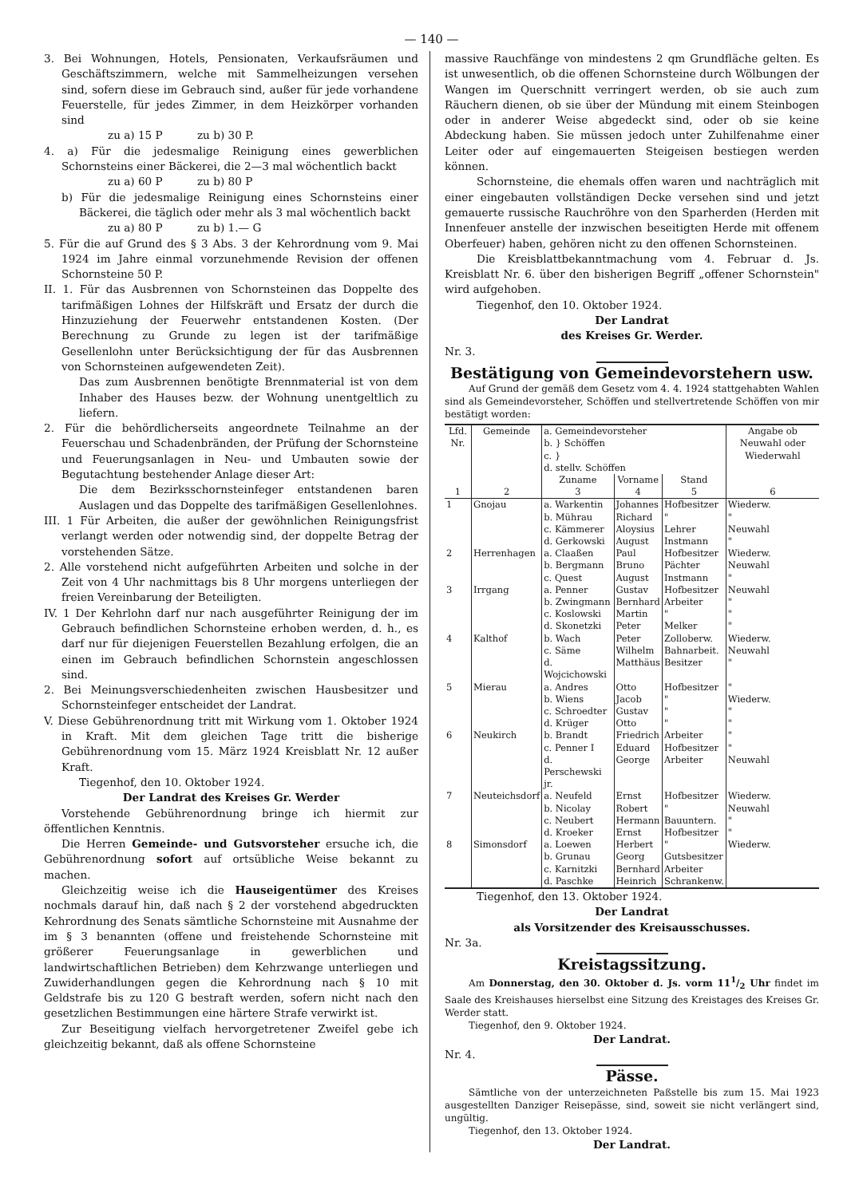— 140 —
3. Bei Wohnungen, Hotels, Pensionaten, Verkaufsräumen und Geschäftszimmern, welche mit Sammelheizungen versehen sind, sofern diese im Gebrauch sind, außer für jede vorhandene Feuerstelle, für jedes Zimmer, in dem Heizkörper vorhanden sind
zu a) 15 P zu b) 30 P.
4. a) Für die jedesmalige Reinigung eines gewerblichen Schornsteins einer Bäckerei, die 2—3 mal wöchentlich backt
zu a) 60 P zu b) 80 P
b) Für die jedesmalige Reinigung eines Schornsteins einer Bäckerei, die täglich oder mehr als 3 mal wöchentlich backt
zu a) 80 P zu b) 1.— G
5. Für die auf Grund des § 3 Abs. 3 der Kehrordnung vom 9. Mai 1924 im Jahre einmal vorzunehmende Revision der offenen Schornsteine 50 P.
II. 1. Für das Ausbrennen von Schornsteinen das Doppelte des tarifmäßigen Lohnes der Hilfskräft und Ersatz der durch die Hinzuziehung der Feuerwehr entstandenen Kosten. (Der Berechnung zu Grunde zu legen ist der tarifmäßige Gesellenlohn unter Berücksichtigung der für das Ausbrennen von Schornsteinen aufgewendeten Zeit).
Das zum Ausbrennen benötigte Brennmaterial ist von dem Inhaber des Hauses bezw. der Wohnung unentgeltlich zu liefern.
2. Für die behördlicherseits angeordnete Teilnahme an der Feuerschau und Schadenbränden, der Prüfung der Schornsteine und Feuerungsanlagen in Neu- und Umbauten sowie der Begutachtung bestehender Anlage dieser Art:
Die dem Bezirksschornsteinfeger entstandenen baren Auslagen und das Doppelte des tarifmäßigen Gesellenlohnes.
III. 1 Für Arbeiten, die außer der gewöhnlichen Reinigungsfrist verlangt werden oder notwendig sind, der doppelte Betrag der vorstehenden Sätze.
2. Alle vorstehend nicht aufgeführten Arbeiten und solche in der Zeit von 4 Uhr nachmittags bis 8 Uhr morgens unterliegen der freien Vereinbarung der Beteiligten.
IV. 1 Der Kehrlohn darf nur nach ausgeführter Reinigung der im Gebrauch befindlichen Schornsteine erhoben werden, d. h., es darf nur für diejenigen Feuerstellen Bezahlung erfolgen, die an einen im Gebrauch befindlichen Schornstein angeschlossen sind.
2. Bei Meinungsverschiedenheiten zwischen Hausbesitzer und Schornsteinfeger entscheidet der Landrat.
V. Diese Gebührenordnung tritt mit Wirkung vom 1. Oktober 1924 in Kraft. Mit dem gleichen Tage tritt die bisherige Gebührenordnung vom 15. März 1924 Kreisblatt Nr. 12 außer Kraft.
Tiegenhof, den 10. Oktober 1924.
Der Landrat des Kreises Gr. Werder
Vorstehende Gebührenordnung bringe ich hiermit zur öffentlichen Kenntnis.
Die Herren Gemeinde- und Gutsvorsteher ersuche ich, die Gebührenordnung sofort auf ortsübliche Weise bekannt zu machen.
Gleichzeitig weise ich die Hauseigentümer des Kreises nochmals darauf hin, daß nach § 2 der vorstehend abgedruckten Kehrordnung des Senats sämtliche Schornsteine mit Ausnahme der im § 3 benannten (offene und freistehende Schornsteine mit größerer Feuerungsanlage in gewerblichen und landwirtschaftlichen Betrieben) dem Kehrzwange unterliegen und Zuwiderhandlungen gegen die Kehrordnung nach § 10 mit Geldstrafe bis zu 120 G bestraft werden, sofern nicht nach den gesetzlichen Bestimmungen eine härtere Strafe verwirkt ist.
Zur Beseitigung vielfach hervorgetretener Zweifel gebe ich gleichzeitig bekannt, daß als offene Schornsteine
massive Rauchfänge von mindestens 2 qm Grundfläche gelten. Es ist unwesentlich, ob die offenen Schornsteine durch Wölbungen der Wangen im Querschnitt verringert werden, ob sie auch zum Räuchern dienen, ob sie über der Mündung mit einem Steinbogen oder in anderer Weise abgedeckt sind, oder ob sie keine Abdeckung haben. Sie müssen jedoch unter Zuhilfenahme einer Leiter oder auf eingemauerten Steigeisen bestiegen werden können.
Schornsteine, die ehemals offen waren und nachträglich mit einer eingebauten vollständigen Decke versehen sind und jetzt gemauerte russische Rauchröhre von den Sparherden (Herden mit Innenfeuer anstelle der inzwischen beseitigten Herde mit offenem Oberfeuer) haben, gehören nicht zu den offenen Schornsteinen.
Die Kreisblattbekanntmachung vom 4. Februar d. Js. Kreisblatt Nr. 6. über den bisherigen Begriff „offener Schornstein" wird aufgehoben.
Tiegenhof, den 10. Oktober 1924.
Der Landrat
des Kreises Gr. Werder.
Nr. 3.
Bestätigung von Gemeindevorstehern usw.
Auf Grund der gemäß dem Gesetz vom 4. 4. 1924 stattgehabten Wahlen sind als Gemeindevorsteher, Schöffen und stellvertretende Schöffen von mir bestätigt worden:
| Lfd. Nr. | Gemeinde | a. Gemeindevorsteher b. } Schöffen c. } d. stellv. Schöffen | | | Angabe ob Neuwahl oder Wiederwahl |
| --- | --- | --- | --- | --- | --- |
| | | Zuname | Vorname | Stand | |
| 1 | 2 | 3 | 4 | 5 | 6 |
| 1 | Gnojau | a. Warkentin | Johannes | Hofbesitzer | Wiederw. |
| | | b. Mührau | Richard | " | " |
| | | c. Kämmerer | Aloysius | Lehrer | Neuwahl |
| | | d. Gerkowski | August | Instmann | " |
| 2 | Herrenhagen | a. Claaßen | Paul | Hofbesitzer | Wiederw. |
| | | b. Bergmann | Bruno | Pächter | Neuwahl |
| | | c. Quest | August | Instmann | " |
| 3 | Irrgang | a. Penner | Gustav | Hofbesitzer | Neuwahl |
| | | b. Zwingmann | Bernhard | Arbeiter | " |
| | | c. Koslowski | Martin | " | " |
| | | d. Skonetzki | Peter | Melker | " |
| 4 | Kalthof | b. Wach | Peter | Zolloberw. | Wiederw. |
| | | c. Säme | Wilhelm | Bahnarbeit. | Neuwahl |
| | | d. Wojcichowski | Matthäus | Besitzer | " |
| 5 | Mierau | a. Andres | Otto | Hofbesitzer | " |
| | | b. Wiens | Jacob | " | Wiederw. |
| | | c. Schroedter | Gustav | " | " |
| | | d. Krüger | Otto | " | " |
| 6 | Neukirch | b. Brandt | Friedrich | Arbeiter | " |
| | | c. Penner I | Eduard | Hofbesitzer | " |
| | | d. Perschewski jr. | George | Arbeiter | Neuwahl |
| 7 | Neuteichsdorf | a. Neufeld | Ernst | Hofbesitzer | Wiederw. |
| | | b. Nicolay | Robert | " | Neuwahl |
| | | c. Neubert | Hermann | Bauuntern. | " |
| | | d. Kroeker | Ernst | Hofbesitzer | " |
| 8 | Simonsdorf | a. Loewen | Herbert | " | Wiederw. |
| | | b. Grunau | Georg | Gutsbesitzer | |
| | | c. Karnitzki | Bernhard | Arbeiter | |
| | | d. Paschke | Heinrich | Schrankenw. | |
Tiegenhof, den 13. Oktober 1924.
Der Landrat
als Vorsitzender des Kreisausschusses.
Nr. 3a.
Kreistagssitzung.
Am Donnerstag, den 30. Oktober d. Js. vorm 111/2 Uhr findet im Saale des Kreishauses hierselbst eine Sitzung des Kreistages des Kreises Gr. Werder statt.
Tiegenhof, den 9. Oktober 1924.
Der Landrat.
Nr. 4.
Pässe.
Sämtliche von der unterzeichneten Paßstelle bis zum 15. Mai 1923 ausgestellten Danziger Reisepässe, sind, soweit sie nicht verlängert sind, ungültig.
Tiegenhof, den 13. Oktober 1924.
Der Landrat.